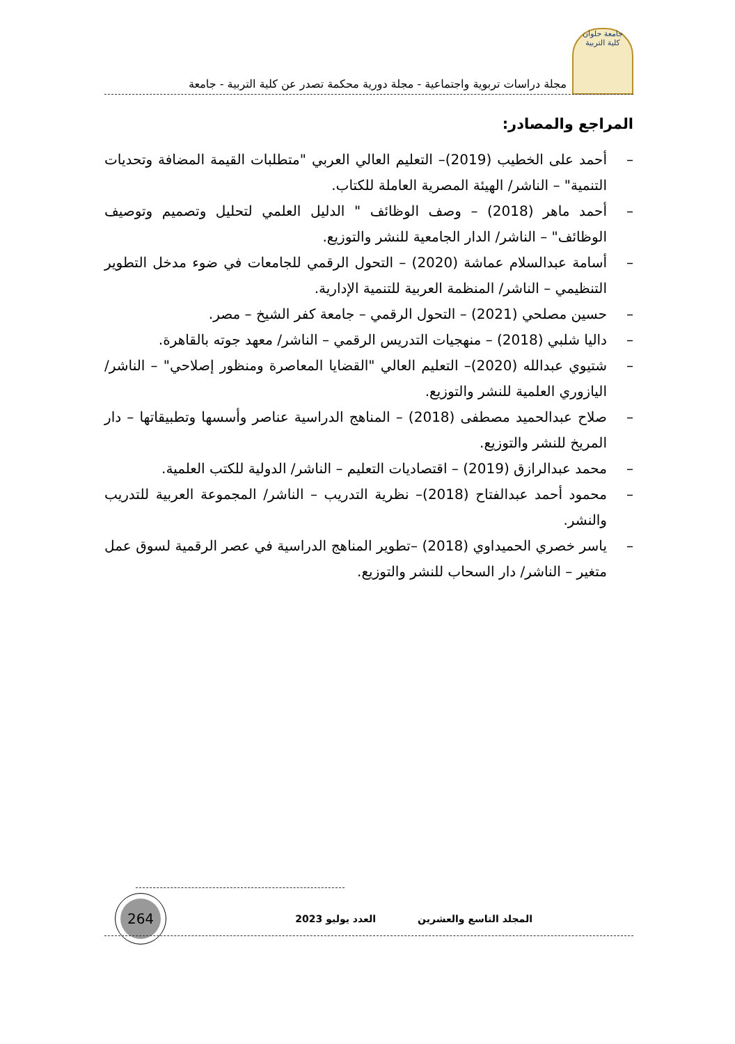جامعة حلوان
كلية التربية
مجلة دراسات تربوية واجتماعية - مجلة دورية محكمة تصدر عن كلية التربية - جامعة
المراجع والمصادر:
– أحمد على الخطيب (2019)– التعليم العالي العربي "متطلبات القيمة المضافة وتحديات التنمية" – الناشر/ الهيئة المصرية العاملة للكتاب.
– أحمد ماهر (2018) – وصف الوظائف " الدليل العلمي لتحليل وتصميم وتوصيف الوظائف" – الناشر/ الدار الجامعية للنشر والتوزيع.
– أسامة عبدالسلام عماشة (2020) – التحول الرقمي للجامعات في ضوء مدخل التطوير التنظيمي – الناشر/ المنظمة العربية للتنمية الإدارية.
– حسين مصلحي (2021) – التحول الرقمي – جامعة كفر الشيخ – مصر.
– داليا شلبي (2018) – منهجيات التدريس الرقمي – الناشر/ معهد جوته بالقاهرة.
– شتيوي عبدالله (2020)– التعليم العالي "القضايا المعاصرة ومنظور إصلاحي" – الناشر/ اليازوري العلمية للنشر والتوزيع.
– صلاح عبدالحميد مصطفى (2018) – المناهج الدراسية عناصر وأسسها وتطبيقاتها – دار المريخ للنشر والتوزيع.
– محمد عبدالرازق (2019) – اقتصاديات التعليم – الناشر/ الدولية للكتب العلمية.
– محمود أحمد عبدالفتاح (2018)– نظرية التدريب – الناشر/ المجموعة العربية للتدريب والنشر.
– ياسر خصري الحميداوي (2018) –تطوير المناهج الدراسية في عصر الرقمية لسوق عمل متغير – الناشر/ دار السحاب للنشر والتوزيع.
المجلد التاسع والعشرين العدد يوليو 2023
264